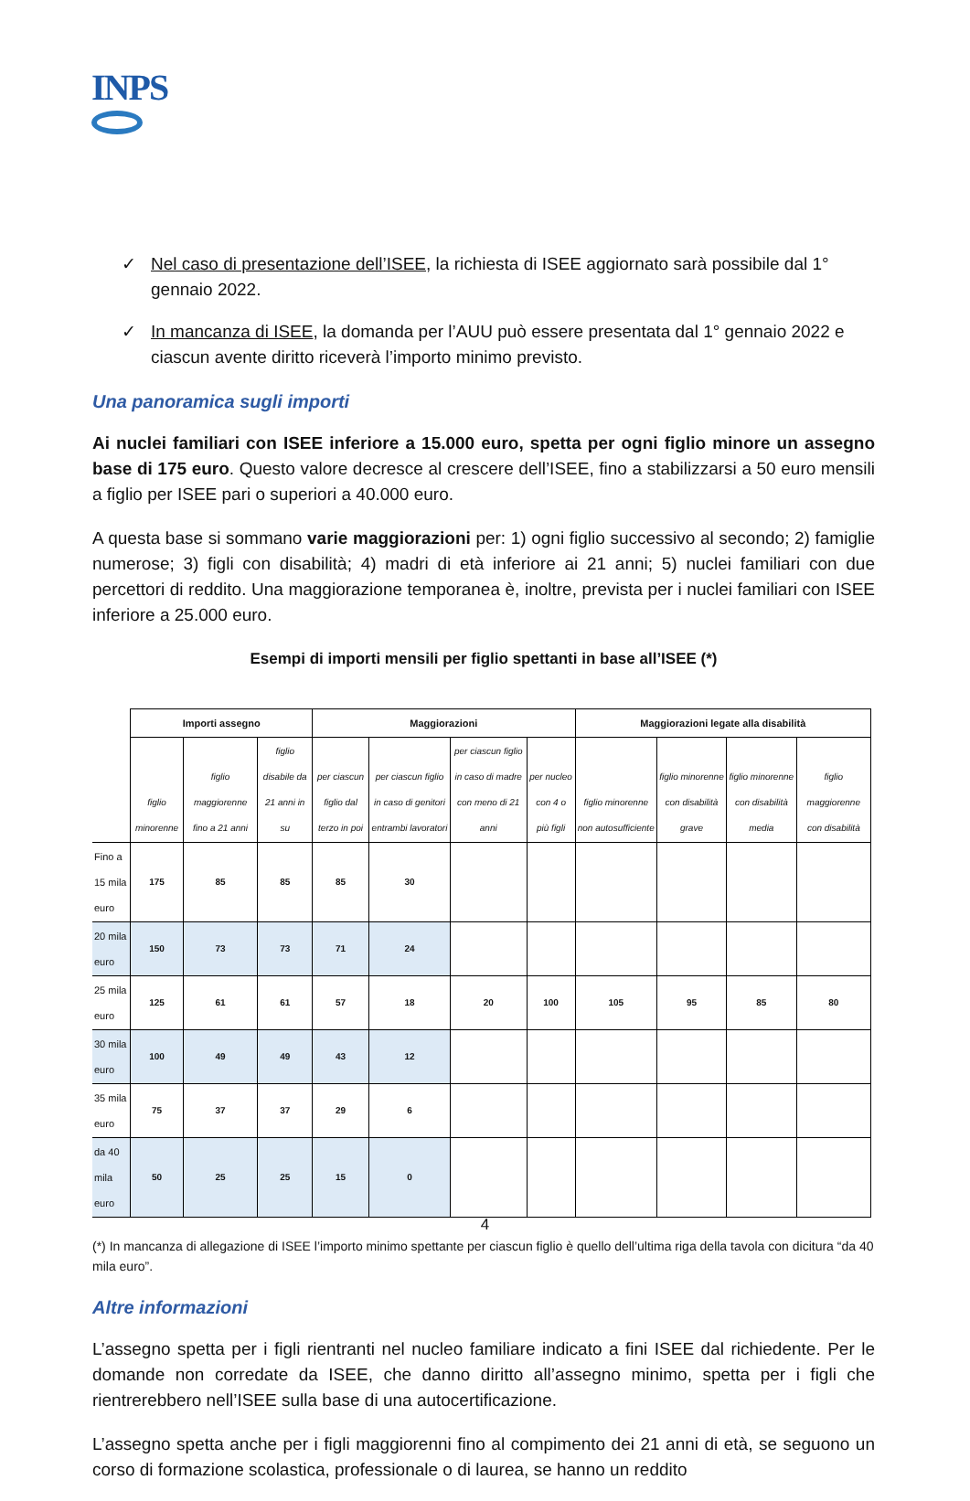INPS
✓ Nel caso di presentazione dell’ISEE, la richiesta di ISEE aggiornato sarà possibile dal 1° gennaio 2022.
✓ In mancanza di ISEE, la domanda per l’AUU può essere presentata dal 1° gennaio 2022 e ciascun avente diritto riceverà l’importo minimo previsto.
Una panoramica sugli importi
Ai nuclei familiari con ISEE inferiore a 15.000 euro, spetta per ogni figlio minore un assegno base di 175 euro. Questo valore decresce al crescere dell’ISEE, fino a stabilizzarsi a 50 euro mensili a figlio per ISEE pari o superiori a 40.000 euro.
A questa base si sommano varie maggiorazioni per: 1) ogni figlio successivo al secondo; 2) famiglie numerose; 3) figli con disabilità; 4) madri di età inferiore ai 21 anni; 5) nuclei familiari con due percettori di reddito. Una maggiorazione temporanea è, inoltre, prevista per i nuclei familiari con ISEE inferiore a 25.000 euro.
Esempi di importi mensili per figlio spettanti in base all’ISEE (*)
| | Importi assegno | | | Maggiorazioni | | | | Maggiorazioni legate alla disabilità | | | |
| --- | --- | --- | --- | --- | --- | --- | --- | --- | --- | --- | --- |
| | figlio minorenne | figlio maggiorenne fino a 21 anni | figlio disabile da 21 anni in su | per ciascun figlio dal terzo in poi | per ciascun figlio in caso di genitori entrambi lavoratori | per ciascun figlio in caso di madre con meno di 21 anni | per nucleo con 4 o più figli | figlio minorenne non autosufficiente | figlio minorenne con disabilità grave | figlio minorenne con disabilità media | figlio maggiorenne con disabilità |
| Fino a 15 mila euro | 175 | 85 | 85 | 85 | 30 | | | | | | |
| 20 mila euro | 150 | 73 | 73 | 71 | 24 | | | | | | |
| 25 mila euro | 125 | 61 | 61 | 57 | 18 | 20 | 100 | 105 | 95 | 85 | 80 |
| 30 mila euro | 100 | 49 | 49 | 43 | 12 | | | | | | |
| 35 mila euro | 75 | 37 | 37 | 29 | 6 | | | | | | |
| da 40 mila euro | 50 | 25 | 25 | 15 | 0 | | | | | | |
(*) In mancanza di allegazione di ISEE l’importo minimo spettante per ciascun figlio è quello dell’ultima riga della tavola con dicitura “da 40 mila euro”.
Altre informazioni
L’assegno spetta per i figli rientranti nel nucleo familiare indicato a fini ISEE dal richiedente. Per le domande non corredate da ISEE, che danno diritto all’assegno minimo, spetta per i figli che rientrerebbero nell’ISEE sulla base di una autocertificazione.
L’assegno spetta anche per i figli maggiorenni fino al compimento dei 21 anni di età, se seguono un corso di formazione scolastica, professionale o di laurea, se hanno un reddito
4